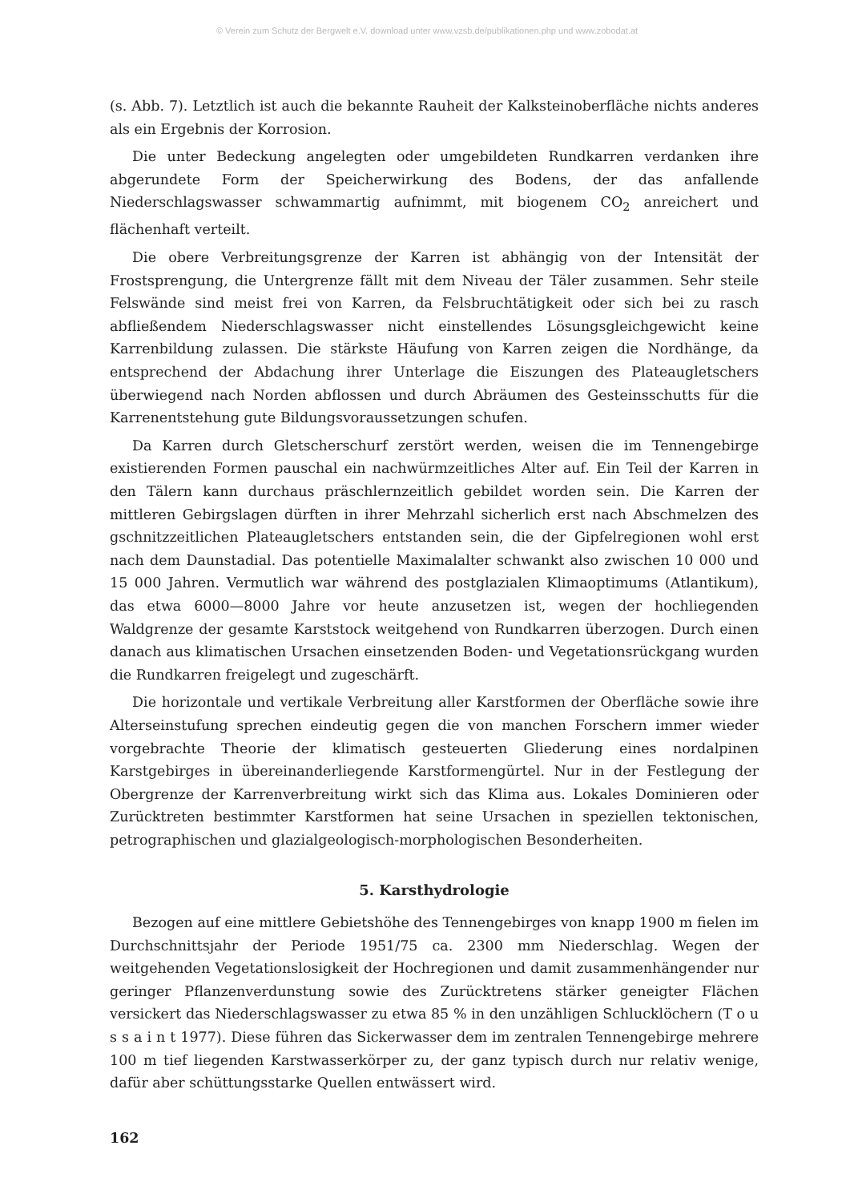© Verein zum Schutz der Bergwelt e.V. download unter www.vzsb.de/publikationen.php und www.zobodat.at
(s. Abb. 7). Letztlich ist auch die bekannte Rauheit der Kalksteinoberfläche nichts anderes als ein Ergebnis der Korrosion.
Die unter Bedeckung angelegten oder umgebildeten Rundkarren verdanken ihre abgerundete Form der Speicherwirkung des Bodens, der das anfallende Niederschlagswasser schwammartig aufnimmt, mit biogenem CO<sub>2</sub> anreichert und flächenhaft verteilt.
Die obere Verbreitungsgrenze der Karren ist abhängig von der Intensität der Frostsprengung, die Untergrenze fällt mit dem Niveau der Täler zusammen. Sehr steile Felswände sind meist frei von Karren, da Felsbruchtätigkeit oder sich bei zu rasch abfließendem Niederschlagswasser nicht einstellendes Lösungsgleichgewicht keine Karrenbildung zulassen. Die stärkste Häufung von Karren zeigen die Nordhänge, da entsprechend der Abdachung ihrer Unterlage die Eiszungen des Plateaugletschers überwiegend nach Norden abflossen und durch Abräumen des Gesteinsschutts für die Karrenentstehung gute Bildungsvoraussetzungen schufen.
Da Karren durch Gletscherschurf zerstört werden, weisen die im Tennengebirge existierenden Formen pauschal ein nachwürmzeitliches Alter auf. Ein Teil der Karren in den Tälern kann durchaus präschlernzeitlich gebildet worden sein. Die Karren der mittleren Gebirgslagen dürften in ihrer Mehrzahl sicherlich erst nach Abschmelzen des gschnitzzeitlichen Plateaugletschers entstanden sein, die der Gipfelregionen wohl erst nach dem Daunstadial. Das potentielle Maximalalter schwankt also zwischen 10 000 und 15 000 Jahren. Vermutlich war während des postglazialen Klimaoptimums (Atlantikum), das etwa 6000—8000 Jahre vor heute anzusetzen ist, wegen der hochliegenden Waldgrenze der gesamte Karststock weitgehend von Rundkarren überzogen. Durch einen danach aus klimatischen Ursachen einsetzenden Boden- und Vegetationsrückgang wurden die Rundkarren freigelegt und zugeschärft.
Die horizontale und vertikale Verbreitung aller Karstformen der Oberfläche sowie ihre Alterseinstufung sprechen eindeutig gegen die von manchen Forschern immer wieder vorgebrachte Theorie der klimatisch gesteuerten Gliederung eines nordalpinen Karstgebirges in übereinanderliegende Karstformengürtel. Nur in der Festlegung der Obergrenze der Karrenverbreitung wirkt sich das Klima aus. Lokales Dominieren oder Zurücktreten bestimmter Karstformen hat seine Ursachen in speziellen tektonischen, petrographischen und glazialgeologisch-morphologischen Besonderheiten.
5. Karsthydrologie
Bezogen auf eine mittlere Gebietshöhe des Tennengebirges von knapp 1900 m fielen im Durchschnittsjahr der Periode 1951/75 ca. 2300 mm Niederschlag. Wegen der weitgehenden Vegetationslosigkeit der Hochregionen und damit zusammenhängender nur geringer Pflanzenverdunstung sowie des Zurücktretens stärker geneigter Flächen versickert das Niederschlagswasser zu etwa 85 % in den unzähligen Schlucklöchern (T o u s s a i n t 1977). Diese führen das Sickerwasser dem im zentralen Tennengebirge mehrere 100 m tief liegenden Karstwasserkörper zu, der ganz typisch durch nur relativ wenige, dafür aber schüttungsstarke Quellen entwässert wird.
162